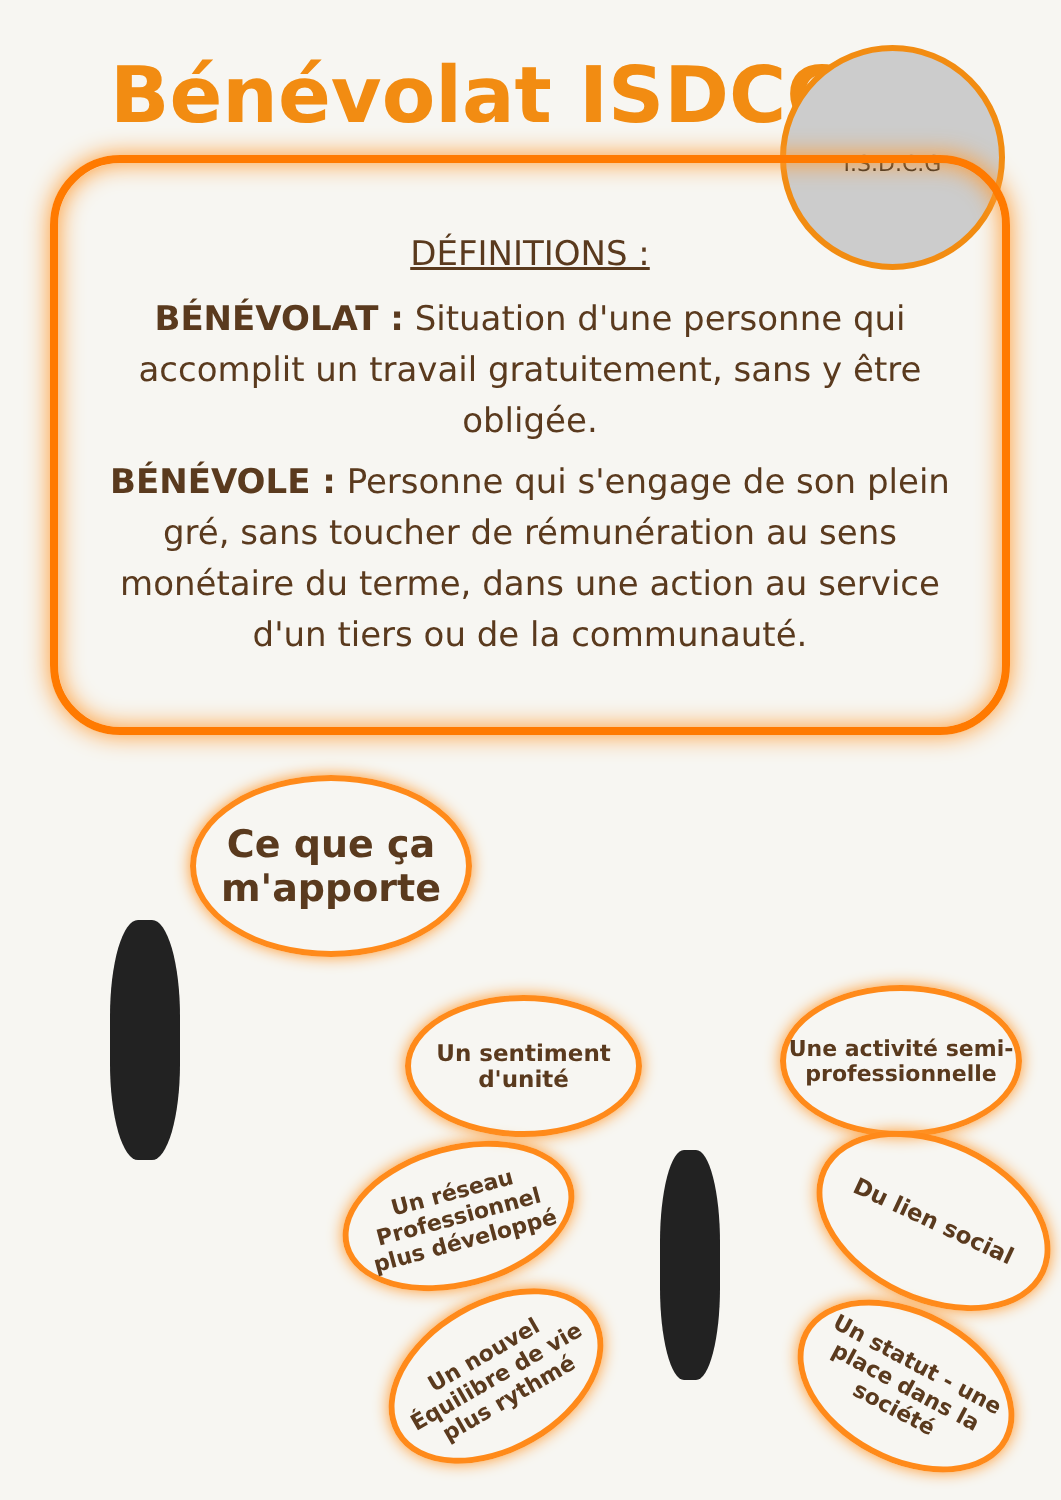Bénévolat ISDCG I.S.D.C.G
DÉFINITIONS :
BÉNÉVOLAT : Situation d'une personne qui accomplit un travail gratuitement, sans y être obligée.
BÉNÉVOLE : Personne qui s'engage de son plein gré, sans toucher de rémunération au sens monétaire du terme, dans une action au service d'un tiers ou de la communauté.
Ce que ça m'apporte
Un sentiment d'unité
Une activité semi-professionnelle
Un réseau Professionnel plus développé
Du lien social
Un nouvel Équilibre de vie plus rythmé
Un statut - une place dans la société